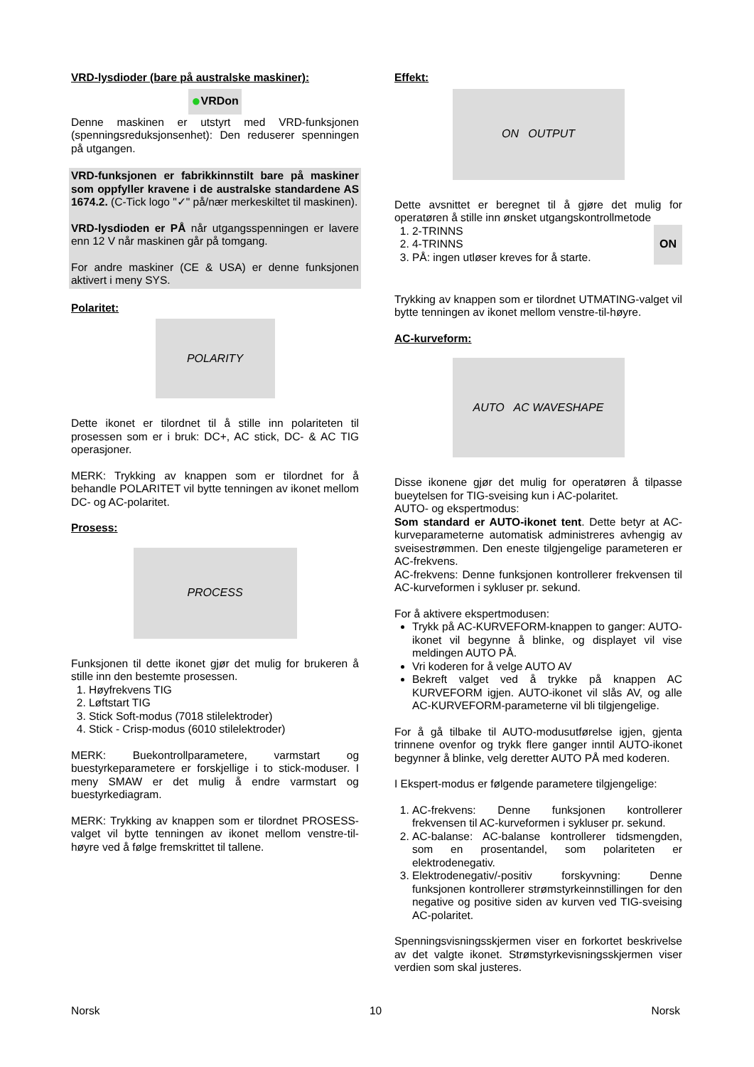VRD-lysdioder (bare på australske maskiner):
● VRDon
Denne maskinen er utstyrt med VRD-funksjonen (spenningsreduksjonsenhet): Den reduserer spenningen på utgangen.
VRD-funksjonen er fabrikkinnstilt bare på maskiner som oppfyller kravene i de australske standardene AS 1674.2. (C-Tick logo "✓" på/nær merkeskiltet til maskinen).
VRD-lysdioden er PÅ når utgangsspenningen er lavere enn 12 V når maskinen går på tomgang.
For andre maskiner (CE & USA) er denne funksjonen aktivert i meny SYS.
Polaritet:
POLARITY
Dette ikonet er tilordnet til å stille inn polariteten til prosessen som er i bruk: DC+, AC stick, DC- & AC TIG operasjoner.
MERK: Trykking av knappen som er tilordnet for å behandle POLARITET vil bytte tenningen av ikonet mellom DC- og AC-polaritet.
Prosess:
PROCESS
Funksjonen til dette ikonet gjør det mulig for brukeren å stille inn den bestemte prosessen.
1. Høyfrekvens TIG
2. Løftstart TIG
3. Stick Soft-modus (7018 stilelektroder)
4. Stick - Crisp-modus (6010 stilelektroder)
MERK: Buekontrollparametere, varmstart og buestyrkeparametere er forskjellige i to stick-moduser. I meny SMAW er det mulig å endre varmstart og buestyrkediagram.
MERK: Trykking av knappen som er tilordnet PROSESS-valget vil bytte tenningen av ikonet mellom venstre-til-høyre ved å følge fremskrittet til tallene.
Effekt:
ON OUTPUT
Dette avsnittet er beregnet til å gjøre det mulig for operatøren å stille inn ønsket utgangskontrollmetode
1. 2-TRINNS
2. 4-TRINNS
3. PÅ: ingen utløser kreves for å starte.
ON
Trykking av knappen som er tilordnet UTMATING-valget vil bytte tenningen av ikonet mellom venstre-til-høyre.
AC-kurveform:
AUTO AC WAVESHAPE
Disse ikonene gjør det mulig for operatøren å tilpasse bueytelsen for TIG-sveising kun i AC-polaritet.
AUTO- og ekspertmodus:
Som standard er AUTO-ikonet tent. Dette betyr at AC-kurveparameterne automatisk administreres avhengig av sveisestrømmen. Den eneste tilgjengelige parameteren er AC-frekvens.
AC-frekvens: Denne funksjonen kontrollerer frekvensen til AC-kurveformen i sykluser pr. sekund.
For å aktivere ekspertmodusen:
Trykk på AC-KURVEFORM-knappen to ganger: AUTO-ikonet vil begynne å blinke, og displayet vil vise meldingen AUTO PÅ.
Vri koderen for å velge AUTO AV
Bekreft valget ved å trykke på knappen AC KURVEFORM igjen. AUTO-ikonet vil slås AV, og alle AC-KURVEFORM-parameterne vil bli tilgjengelige.
For å gå tilbake til AUTO-modusutførelse igjen, gjenta trinnene ovenfor og trykk flere ganger inntil AUTO-ikonet begynner å blinke, velg deretter AUTO PÅ med koderen.
I Ekspert-modus er følgende parametere tilgjengelige:
1. AC-frekvens: Denne funksjonen kontrollerer frekvensen til AC-kurveformen i sykluser pr. sekund.
2. AC-balanse: AC-balanse kontrollerer tidsmengden, som en prosentandel, som polariteten er elektrodenegativ.
3. Elektrodenegativ/-positiv forskyvning: Denne funksjonen kontrollerer strømstyrkeinnstillingen for den negative og positive siden av kurven ved TIG-sveising AC-polaritet.
Spenningsvisningsskjermen viser en forkortet beskrivelse av det valgte ikonet. Strømstyrkevisningsskjermen viser verdien som skal justeres.
Norsk 10 Norsk